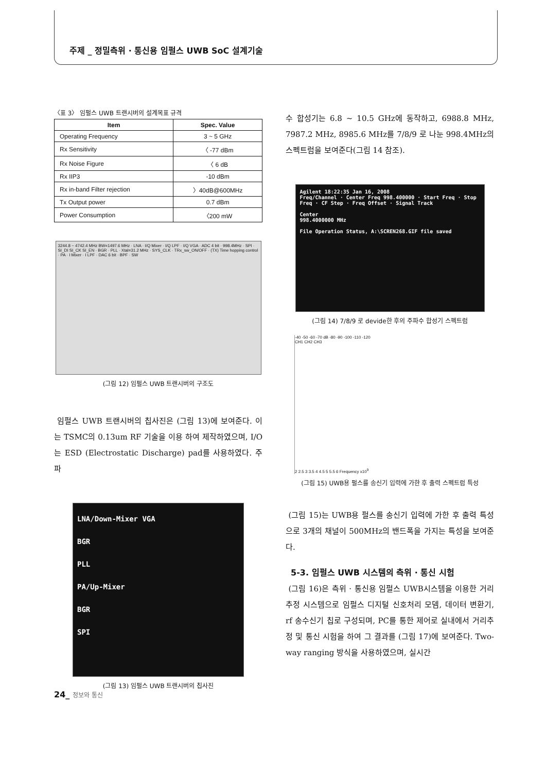주제 _ 정밀측위 · 통신용 임펄스 UWB SoC 설계기술
〈표 3〉 임펄스 UWB 트랜시버의 설계목표 규격
| Item | Spec. Value |
| --- | --- |
| Operating Frequency | 3 ~ 5 GHz |
| Rx Sensitivity | 〈 -77 dBm |
| Rx Noise Figure | 〈 6 dB |
| Rx IIP3 | -10 dBm |
| Rx in-band Filter rejection | 〉40dB@600MHz |
| Tx Output power | 0.7 dBm |
| Power Consumption | 〈200 mW |
3244.8 ~ 4742.4 MHz BW=1497.6 MHz · LNA · I/Q Mixer · I/Q LPF · I/Q VGA · ADC 4 bit · 998.4MHz · SPI · SI_DI SI_CK SI_EN · BGR · PLL · Xtal=31.2 MHz · SYS_CLK · TRx_sw_ON/OFF · (TX) Time hopping control · PA · I Mixer · I LPF · DAC 6 bit · BPF · SW
(그림 12) 임펄스 UWB 트랜시버의 구조도
임펄스 UWB 트랜시버의 칩사진은 (그림 13)에 보여준다. 이는 TSMC의 0.13um RF 기술을 이용 하여 제작하였으며, I/O는 ESD (Electrostatic Discharge) pad를 사용하였다. 주파
LNA/Down-Mixer VGA
BGR
PLL
PA/Up-Mixer
BGR
SPI
(그림 13) 임펄스 UWB 트랜시버의 칩사진
수 합성기는 6.8 ~ 10.5 GHz에 동작하고, 6988.8 MHz, 7987.2 MHz, 8985.6 MHz를 7/8/9 로 나눈 998.4MHz의 스펙트럼을 보여준다(그림 14 참조).
Agilent 18:22:35 Jan 16, 2008
Freq/Channel · Center Freq 998.400000 · Start Freq · Stop Freq · CF Step · Freq Offset · Signal Track
Center
998.4000000 MHz
File Operation Status, A:\SCREN268.GIF file saved
(그림 14) 7/8/9 로 devide한 후의 주파수 합성기 스펙트럼
-40 -50 -60 -70 dB -80 -90 -100 -110 -120
CH1 CH2 CH3
2 2.5 3 3.5 4 4.5 5 5.5 6 Frequency x10<sup>9</sup>
(그림 15) UWB용 펄스를 송신기 입력에 가한 후 출력 스펙트럼 특성
(그림 15)는 UWB용 펄스를 송신기 입력에 가한 후 출력 특성으로 3개의 채널이 500MHz의 밴드폭을 가지는 특성을 보여준다.
5-3. 임펄스 UWB 시스템의 측위 · 통신 시험
(그림 16)은 측위 · 통신용 임펄스 UWB시스템을 이용한 거리추정 시스템으로 임펄스 디지털 신호처리 모뎀, 데이터 변환기, rf 송수신기 칩로 구성되며, PC를 통한 제어로 실내에서 거리추정 및 통신 시험을 하여 그 결과를 (그림 17)에 보여준다. Two-way ranging 방식을 사용하였으며, 실시간
24_ 정보와 통신